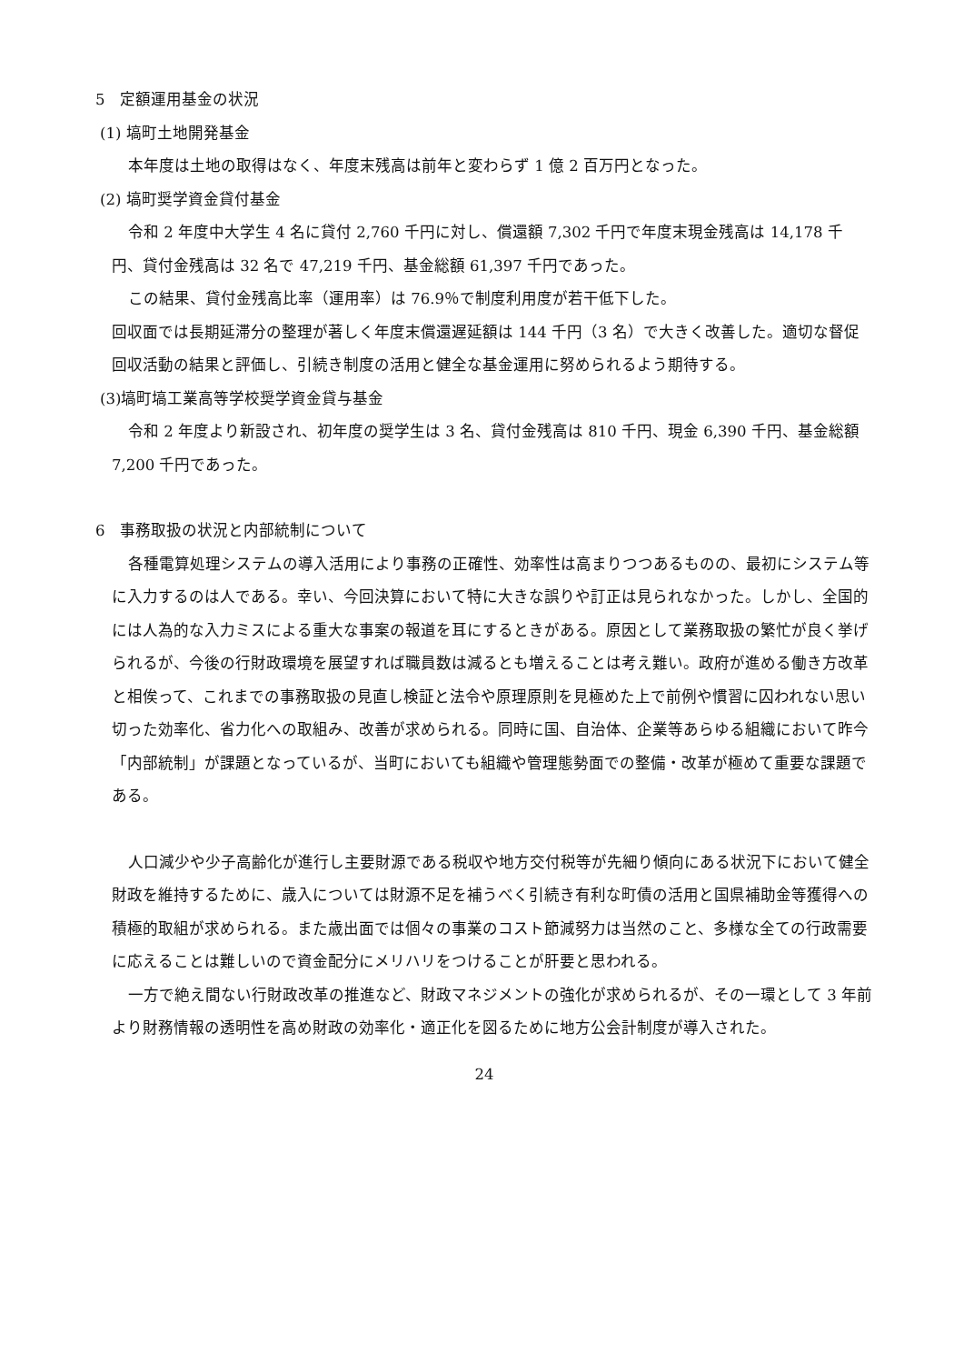5　定額運用基金の状況
(1) 塙町土地開発基金
本年度は土地の取得はなく、年度末残高は前年と変わらず 1 億 2 百万円となった。
(2) 塙町奨学資金貸付基金
令和 2 年度中大学生 4 名に貸付 2,760 千円に対し、償還額 7,302 千円で年度末現金残高は 14,178 千円、貸付金残高は 32 名で 47,219 千円、基金総額 61,397 千円であった。
この結果、貸付金残高比率（運用率）は 76.9％で制度利用度が若干低下した。
回収面では長期延滞分の整理が著しく年度末償還遅延額は 144 千円（3 名）で大きく改善した。適切な督促回収活動の結果と評価し、引続き制度の活用と健全な基金運用に努められるよう期待する。
(3)塙町塙工業高等学校奨学資金貸与基金
令和 2 年度より新設され、初年度の奨学生は 3 名、貸付金残高は 810 千円、現金 6,390 千円、基金総額 7,200 千円であった。
6　事務取扱の状況と内部統制について
各種電算処理システムの導入活用により事務の正確性、効率性は高まりつつあるものの、最初にシステム等に入力するのは人である。幸い、今回決算において特に大きな誤りや訂正は見られなかった。しかし、全国的には人為的な入力ミスによる重大な事案の報道を耳にするときがある。原因として業務取扱の繁忙が良く挙げられるが、今後の行財政環境を展望すれば職員数は減るとも増えることは考え難い。政府が進める働き方改革と相俟って、これまでの事務取扱の見直し検証と法令や原理原則を見極めた上で前例や慣習に囚われない思い切った効率化、省力化への取組み、改善が求められる。同時に国、自治体、企業等あらゆる組織において昨今「内部統制」が課題となっているが、当町においても組織や管理態勢面での整備・改革が極めて重要な課題である。
人口減少や少子高齢化が進行し主要財源である税収や地方交付税等が先細り傾向にある状況下において健全財政を維持するために、歳入については財源不足を補うべく引続き有利な町債の活用と国県補助金等獲得への積極的取組が求められる。また歳出面では個々の事業のコスト節減努力は当然のこと、多様な全ての行政需要に応えることは難しいので資金配分にメリハリをつけることが肝要と思われる。
一方で絶え間ない行財政改革の推進など、財政マネジメントの強化が求められるが、その一環として 3 年前より財務情報の透明性を高め財政の効率化・適正化を図るために地方公会計制度が導入された。
24